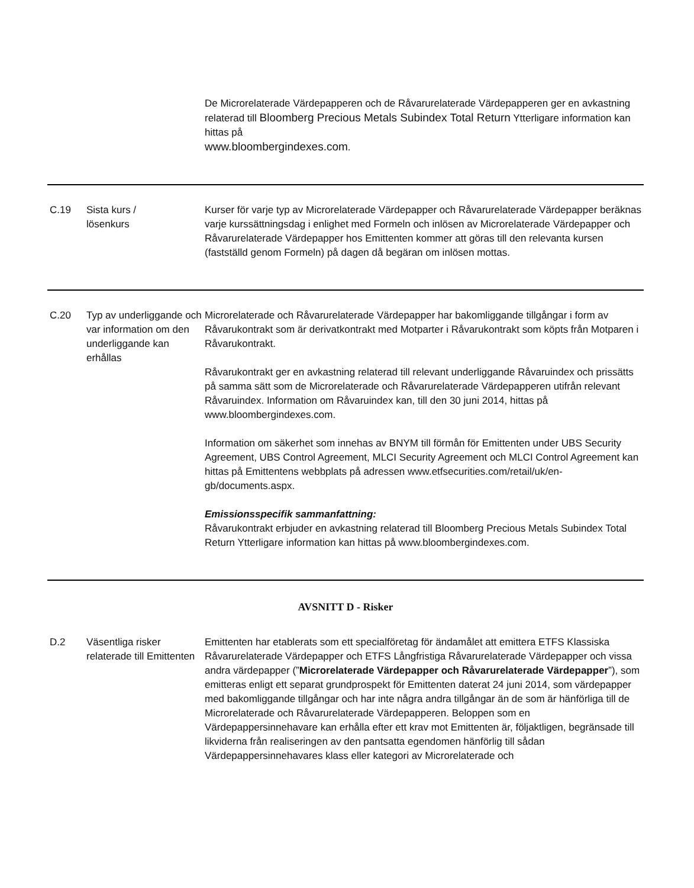| | | De Microrelaterade Värdepapperen och de Råvarurelaterade Värdepapperen ger en avkastning relaterad till Bloomberg Precious Metals Subindex Total Return Ytterligare information kan hittas på www.bloombergindexes.com . |
| C.19 | Sista kurs / lösenkurs | Kurser för varje typ av Microrelaterade Värdepapper och Råvarurelaterade Värdepapper beräknas varje kurssättningsdag i enlighet med Formeln och inlösen av Microrelaterade Värdepapper och Råvarurelaterade Värdepapper hos Emittenten kommer att göras till den relevanta kursen (fastställd genom Formeln) på dagen då begäran om inlösen mottas. |
| C.20 | Typ av underliggande och var information om den underliggande kan erhållas | Microrelaterade och Råvarurelaterade Värdepapper har bakomliggande tillgångar i form av Råvarukontrakt som är derivatkontrakt med Motparter i Råvarukontrakt som köpts från Motparen i Råvarukontrakt. Råvarukontrakt ger en avkastning relaterad till relevant underliggande Råvaruindex och prissätts på samma sätt som de Microrelaterade och Råvarurelaterade Värdepapperen utifrån relevant Råvaruindex. Information om Råvaruindex kan, till den 30 juni 2014, hittas på www.bloombergindexes.com. Information om säkerhet som innehas av BNYM till förmån för Emittenten under UBS Security Agreement, UBS Control Agreement, MLCI Security Agreement och MLCI Control Agreement kan hittas på Emittentens webbplats på adressen www.etfsecurities.com/retail/uk/en-gb/documents.aspx. Emissionsspecifik sammanfattning: Råvarukontrakt erbjuder en avkastning relaterad till Bloomberg Precious Metals Subindex Total Return Ytterligare information kan hittas på www.bloombergindexes.com. |
| AVSNITT D - Risker | | |
| D.2 | Väsentliga risker relaterade till Emittenten | Emittenten har etablerats som ett specialföretag för ändamålet att emittera ETFS Klassiska Råvarurelaterade Värdepapper och ETFS Långfristiga Råvarurelaterade Värdepapper och vissa andra värdepapper (” Microrelaterade Värdepapper och Råvarurelaterade Värdepapper ”), som emitteras enligt ett separat grundprospekt för Emittenten daterat 24 juni 2014, som värdepapper med bakomliggande tillgångar och har inte några andra tillgångar än de som är hänförliga till de Microrelaterade och Råvarurelaterade Värdepapperen. Beloppen som en Värdepappersinnehavare kan erhålla efter ett krav mot Emittenten är, följaktligen, begränsade till likviderna från realiseringen av den pantsatta egendomen hänförlig till sådan Värdepappersinnehavares klass eller kategori av Microrelaterade och |